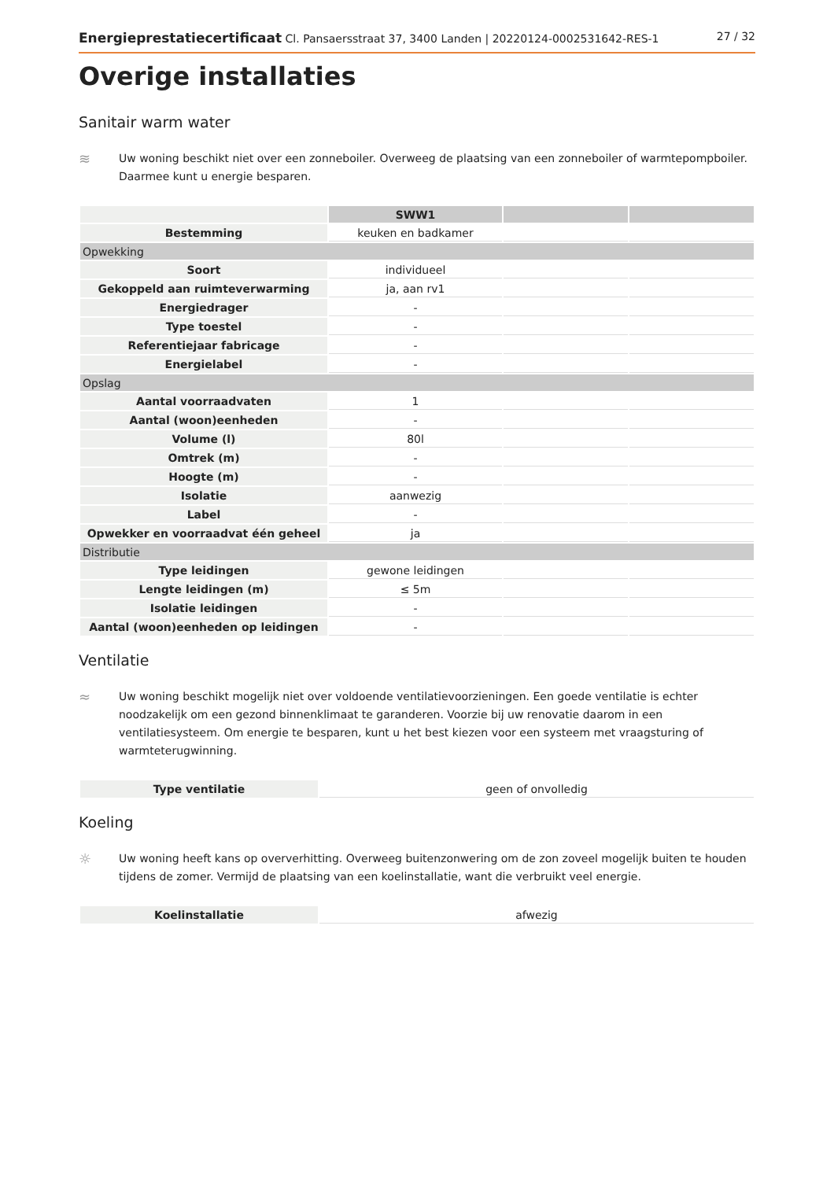Energieprestatiecertificaat Cl. Pansaersstraat 37, 3400 Landen | 20220124-0002531642-RES-1 27 / 32
Overige installaties
Sanitair warm water
≋ Uw woning beschikt niet over een zonneboiler. Overweeg de plaatsing van een zonneboiler of warmtepompboiler. Daarmee kunt u energie besparen.
| | SWW1 | | |
| --- | --- | --- | --- |
| Bestemming | keuken en badkamer | | |
| Opwekking | | | |
| Soort | individueel | | |
| Gekoppeld aan ruimteverwarming | ja, aan rv1 | | |
| Energiedrager | - | | |
| Type toestel | - | | |
| Referentiejaar fabricage | - | | |
| Energielabel | - | | |
| Opslag | | | |
| Aantal voorraadvaten | 1 | | |
| Aantal (woon)eenheden | - | | |
| Volume (l) | 80l | | |
| Omtrek (m) | - | | |
| Hoogte (m) | - | | |
| Isolatie | aanwezig | | |
| Label | - | | |
| Opwekker en voorraadvat één geheel | ja | | |
| Distributie | | | |
| Type leidingen | gewone leidingen | | |
| Lengte leidingen (m) | ≤ 5m | | |
| Isolatie leidingen | - | | |
| Aantal (woon)eenheden op leidingen | - | | |
Ventilatie
≈ Uw woning beschikt mogelijk niet over voldoende ventilatievoorzieningen. Een goede ventilatie is echter noodzakelijk om een gezond binnenklimaat te garanderen. Voorzie bij uw renovatie daarom in een ventilatiesysteem. Om energie te besparen, kunt u het best kiezen voor een systeem met vraagsturing of warmteterugwinning.
| Type ventilatie | geen of onvolledig |
Koeling
☼ Uw woning heeft kans op oververhitting. Overweeg buitenzonwering om de zon zoveel mogelijk buiten te houden tijdens de zomer. Vermijd de plaatsing van een koelinstallatie, want die verbruikt veel energie.
| Koelinstallatie | afwezig |